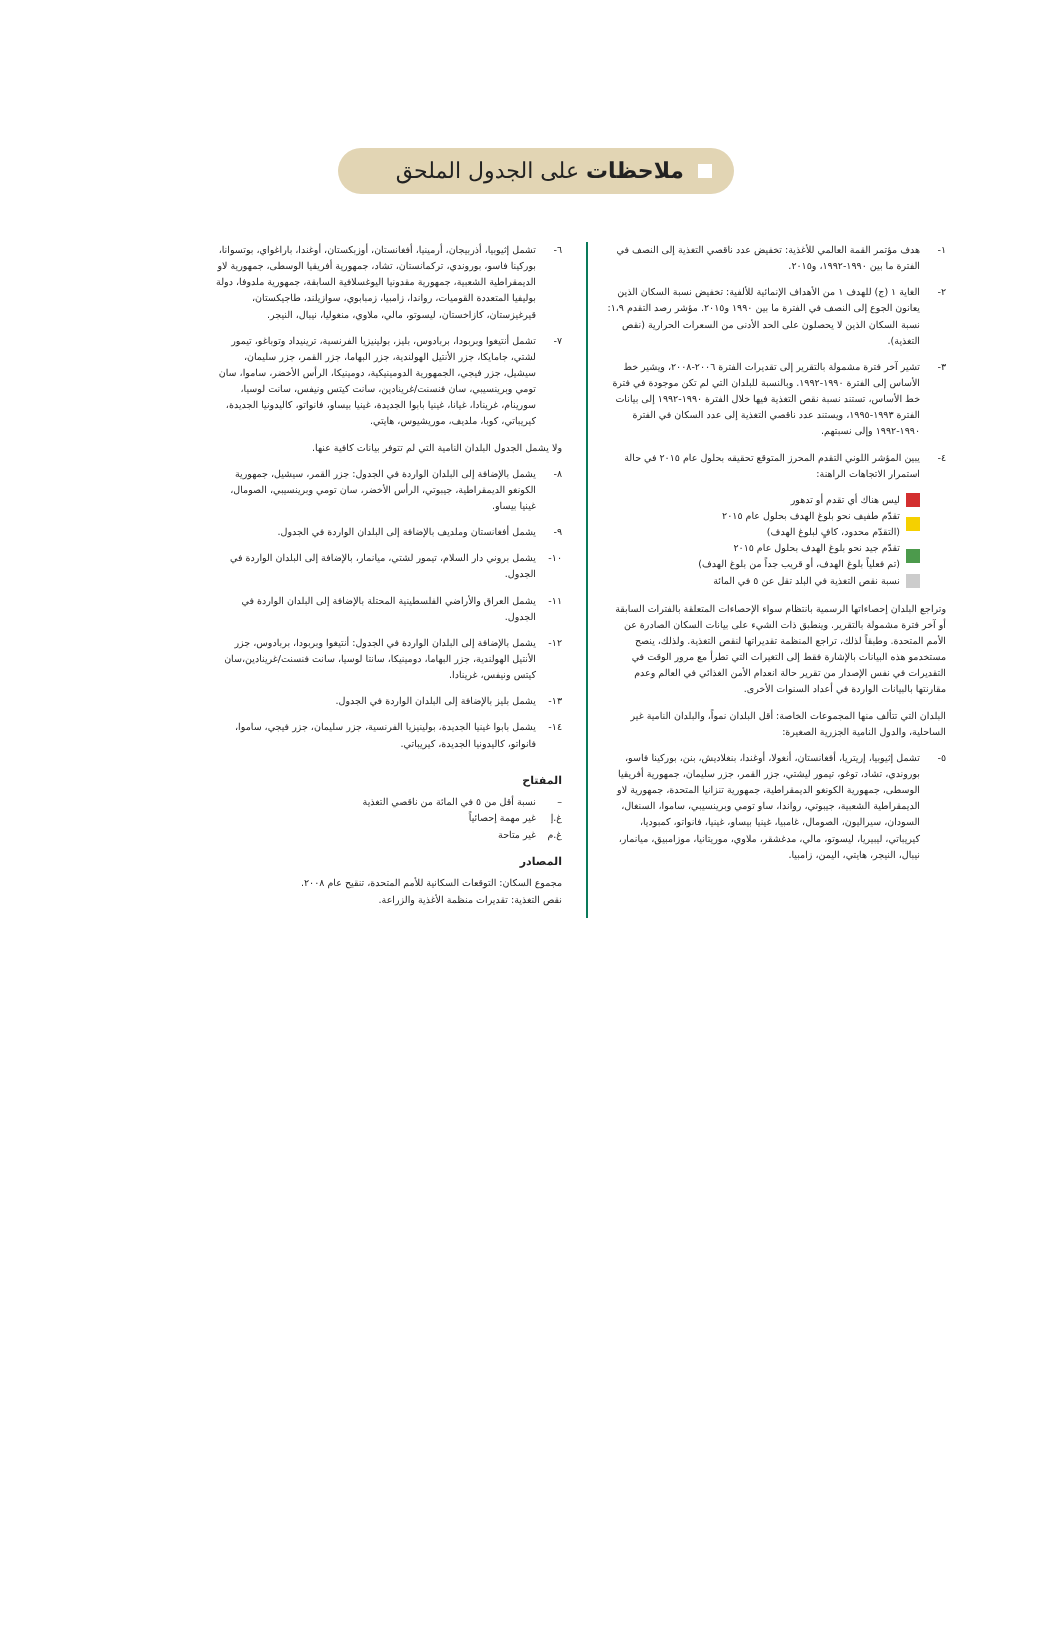ملاحظات على الجدول الملحق
١- هدف مؤتمر القمة العالمي للأغذية: تخفيض عدد ناقصي التغذية إلى النصف في الفترة ما بين ١٩٩٠-١٩٩٢، و٢٠١٥.
٢- الغاية ١ (ج) للهدف ١ من الأهداف الإنمائية للألفية: تخفيض نسبة السكان الذين يعانون الجوع إلى النصف في الفترة ما بين ١٩٩٠ و٢٠١٥. مؤشر رصد التقدم ١،٩: نسبة السكان الذين لا يحصلون على الحد الأدنى من السعرات الحرارية (نقص التغذية).
٣- تشير آخر فترة مشمولة بالتقرير إلى تقديرات الفترة ٢٠٠٦-٢٠٠٨، ويشير خط الأساس إلى الفترة ١٩٩٠-١٩٩٢. وبالنسبة للبلدان التي لم تكن موجودة في فترة خط الأساس، تستند نسبة نقص التغذية فيها خلال الفترة ١٩٩٠-١٩٩٢ إلى بيانات الفترة ١٩٩٣-١٩٩٥، ويستند عدد ناقصي التغذية إلى عدد السكان في الفترة ١٩٩٠-١٩٩٢ وإلى نسبتهم.
٤- يبين المؤشر اللوني التقدم المحرز المتوقع تحقيقه بحلول عام ٢٠١٥ في حالة استمرار الاتجاهات الراهنة:
ليس هناك أي تقدم أو تدهور
تقدّم طفيف نحو بلوغ الهدف بحلول عام ٢٠١٥
(التقدّم محدود، كافٍ لبلوغ الهدف)
تقدّم جيد نحو بلوغ الهدف بحلول عام ٢٠١٥
(تم فعلياً بلوغ الهدف، أو قريب جداً من بلوغ الهدف)
نسبة نقص التغذية في البلد تقل عن ٥ في المائة
وتراجع البلدان إحصاءاتها الرسمية بانتظام سواء الإحصاءات المتعلقة بالفترات السابقة أو آخر فترة مشمولة بالتقرير. وينطبق ذات الشيء على بيانات السكان الصادرة عن الأمم المتحدة. وطبقاً لذلك، تراجع المنظمة تقديراتها لنقص التغذية. ولذلك، ينصح مستخدمو هذه البيانات بالإشارة فقط إلى التغيرات التي تطرأ مع مرور الوقت في التقديرات في نفس الإصدار من تقرير حالة انعدام الأمن الغذائي في العالم وعدم مقارنتها بالبيانات الواردة في أعداد السنوات الأخرى.
البلدان التي تتألف منها المجموعات الخاصة: أقل البلدان نمواً، والبلدان النامية غير الساحلية، والدول النامية الجزرية الصغيرة:
٥- تشمل إثيوبيا، إريتريا، أفغانستان، أنغولا، أوغندا، بنغلاديش، بنن، بوركينا فاسو، بوروندي، تشاد، توغو، تيمور ليشتي، جزر القمر، جزر سليمان، جمهورية أفريقيا الوسطى، جمهورية الكونغو الديمقراطية، جمهورية تنزانيا المتحدة، جمهورية لاو الديمقراطية الشعبية، جيبوتي، رواندا، ساو تومي وبرينسيبي، ساموا، السنغال، السودان، سيراليون، الصومال، غامبيا، غينيا بيساو، غينيا، فانواتو، كمبوديا، كيريباتي، ليبيريا، ليسوتو، مالي، مدغشقر، ملاوي، موريتانيا، موزامبيق، ميانمار، نيبال، النيجر، هايتي، اليمن، زامبيا.
٦- تشمل إثيوبيا، أذربيجان، أرمينيا، أفغانستان، أوزبكستان، أوغندا، باراغواي، بوتسوانا، بوركينا فاسو، بوروندي، تركمانستان، تشاد، جمهورية أفريقيا الوسطى، جمهورية لاو الديمقراطية الشعبية، جمهورية مقدونيا اليوغسلافية السابقة، جمهورية ملدوفا، دولة بوليفيا المتعددة القوميات، رواندا، زامبيا، زمبابوي، سوازيلند، طاجيكستان، قيرغيزستان، كازاخستان، ليسوتو، مالي، ملاوي، منغوليا، نيبال، النيجر.
٧- تشمل أنتيغوا وبربودا، بربادوس، بليز، بولينيزيا الفرنسية، ترينيداد وتوباغو، تيمور لشتي، جامايكا، جزر الأنتيل الهولندية، جزر البهاما، جزر القمر، جزر سليمان، سيشيل، جزر فيجي، الجمهورية الدومينيكية، دومينيكا، الرأس الأخضر، ساموا، سان تومي وبرينسيبي، سان فنسنت/غرينادين، سانت كيتس ونيفس، سانت لوسيا، سورينام، غرينادا، غيانا، غينيا بابوا الجديدة، غينيا بيساو، فانواتو، كاليدونيا الجديدة، كيريباتي، كوبا، ملديف، موريشيوس، هايتي.
ولا يشمل الجدول البلدان النامية التي لم تتوفر بيانات كافية عنها.
٨- يشمل بالإضافة إلى البلدان الواردة في الجدول: جزر القمر، سيشيل، جمهورية الكونغو الديمقراطية، جيبوتي، الرأس الأخضر، سان تومي وبرينسيبي، الصومال، غينيا بيساو.
٩- يشمل أفغانستان وملديف بالإضافة إلى البلدان الواردة في الجدول.
١٠- يشمل بروني دار السلام، تيمور لشتي، ميانمار، بالإضافة إلى البلدان الواردة في الجدول.
١١- يشمل العراق والأراضي الفلسطينية المحتلة بالإضافة إلى البلدان الواردة في الجدول.
١٢- يشمل بالإضافة إلى البلدان الواردة في الجدول: أنتيغوا وبربودا، بربادوس، جزر الأنتيل الهولندية، جزر البهاما، دومينيكا، سانتا لوسيا، سانت فنسنت/غرينادين،سان كيتس ونيفس، غرينادا.
١٣- يشمل بليز بالإضافة إلى البلدان الواردة في الجدول.
١٤- يشمل بابوا غينيا الجديدة، بولينيزيا الفرنسية، جزر سليمان، جزر فيجي، ساموا، فانواتو، كاليدونيا الجديدة، كيريباتي.
المفتاح
– نسبة أقل من ٥ في المائة من ناقصي التغذية
غ.إ غير مهمة إحصائياً
غ.م غير متاحة
المصادر
مجموع السكان: التوقعات السكانية للأمم المتحدة، تنقيح عام ٢٠٠٨.
نقص التغذية: تقديرات منظمة الأغذية والزراعة.